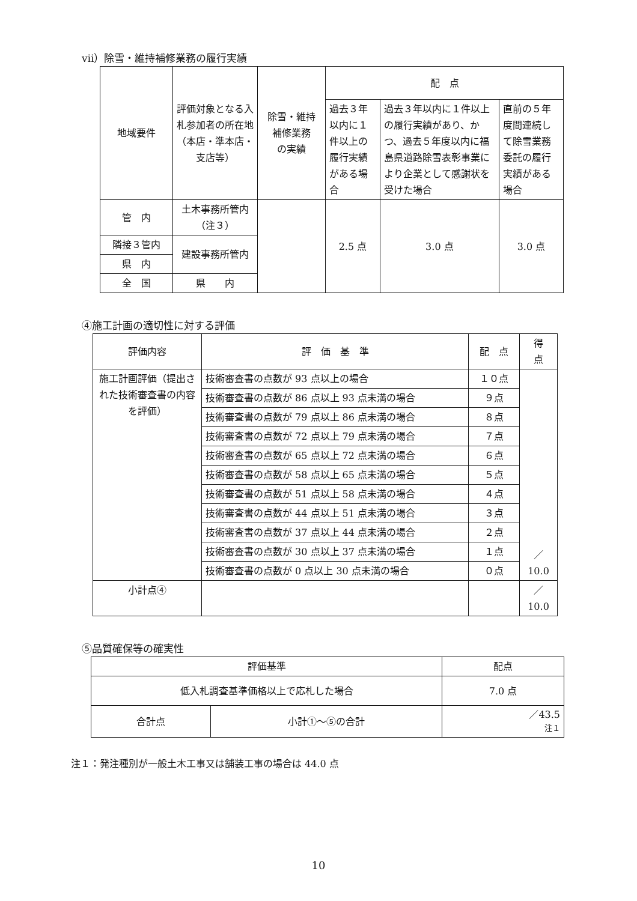ⅶ）除雪・維持補修業務の履行実績
| 地域要件 | 評価対象となる入札参加者の所在地（本店・準本店・支店等） | 除雪・維持 補修業務 の実績 | 配 点 | | |
| --- | --- | --- | --- | --- | --- |
| | | | 過去３年以内に１件以上の履行実績がある場合 | 過去３年以内に１件以上の履行実績があり、かつ、過去５年度以内に福島県道路除雪表彰事業により企業として感謝状を受けた場合 | 直前の５年度間連続して除雪業務委託の履行実績がある場合 |
| 管 内 | 土木事務所管内（注３） | | 2.5 点 | 3.0 点 | 3.0 点 |
| 隣接３管内 | 建設事務所管内 | | | | |
| 県 内 | | | | | |
| 全 国 | 県 内 | | | | |
④施工計画の適切性に対する評価
| 評価内容 | 評 価 基 準 | 配 点 | 得 点 |
| --- | --- | --- | --- |
| 施工計画評価（提出された技術審査書の内容を評価） | 技術審査書の点数が 93 点以上の場合 | １０点 | ／ 10.0 |
| | 技術審査書の点数が 86 点以上 93 点未満の場合 | ９点 | |
| | 技術審査書の点数が 79 点以上 86 点未満の場合 | ８点 | |
| | 技術審査書の点数が 72 点以上 79 点未満の場合 | ７点 | |
| | 技術審査書の点数が 65 点以上 72 点未満の場合 | ６点 | |
| | 技術審査書の点数が 58 点以上 65 点未満の場合 | ５点 | |
| | 技術審査書の点数が 51 点以上 58 点未満の場合 | ４点 | |
| | 技術審査書の点数が 44 点以上 51 点未満の場合 | ３点 | |
| | 技術審査書の点数が 37 点以上 44 点未満の場合 | ２点 | |
| | 技術審査書の点数が 30 点以上 37 点未満の場合 | １点 | |
| | 技術審査書の点数が 0 点以上 30 点未満の場合 | ０点 | |
| 小計点④ | | | ／ 10.0 |
⑤品質確保等の確実性
| 評価基準 | | 配点 |
| --- | --- | --- |
| 低入札調査基準価格以上で応札した場合 | | 7.0 点 |
| 合計点 | 小計①～⑤の合計 | ／43.5 注１ |
注１：発注種別が一般土木工事又は舗装工事の場合は 44.0 点
10